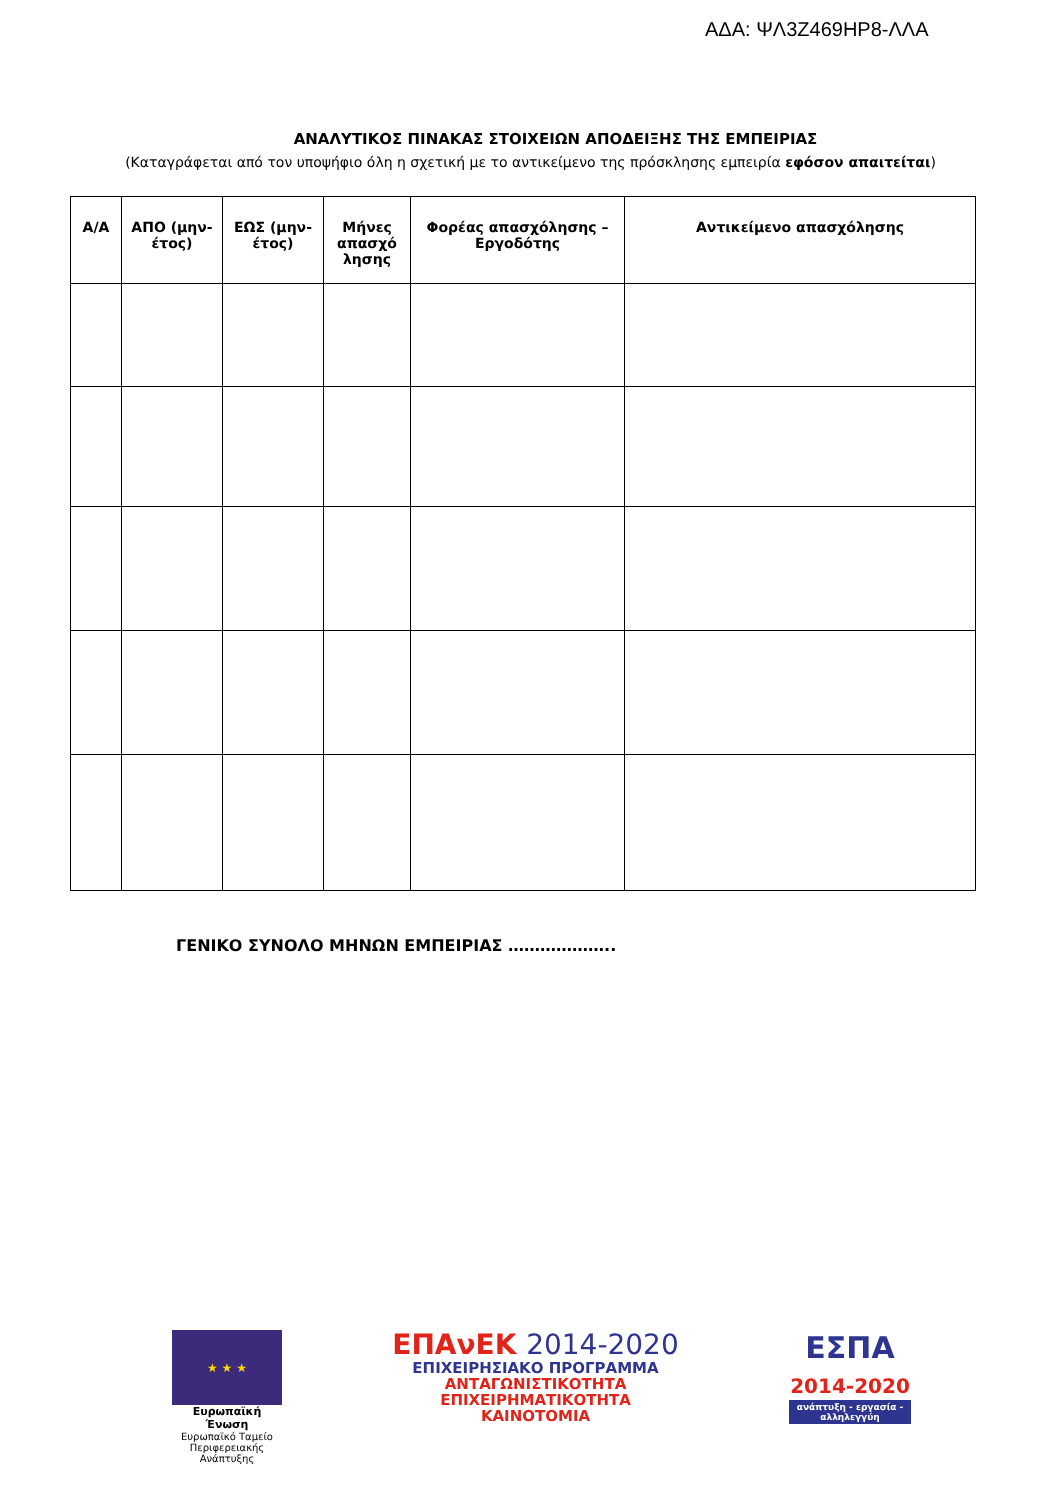ΑΔΑ: ΨΛ3Ζ469ΗΡ8-ΛΛΑ
ΑΝΑΛΥΤΙΚΟΣ ΠΙΝΑΚΑΣ ΣΤΟΙΧΕΙΩΝ ΑΠΟΔΕΙΞΗΣ ΤΗΣ ΕΜΠΕΙΡΙΑΣ
(Καταγράφεται από τον υποψήφιο όλη η σχετική με το αντικείμενο της πρόσκλησης εμπειρία εφόσον απαιτείται)
| Α/Α | ΑΠΟ (μην-έτος) | ΕΩΣ (μην-έτος) | Μήνες απασχό λησης | Φορέας απασχόλησης – Εργοδότης | Αντικείμενο απασχόλησης |
| --- | --- | --- | --- | --- | --- |
ΓΕΝΙΚΟ ΣΥΝΟΛΟ ΜΗΝΩΝ ΕΜΠΕΙΡΙΑΣ ………………..
★ ★ ★
Ευρωπαϊκή Ένωση
Ευρωπαϊκό Ταμείο
Περιφερειακής Ανάπτυξης
ΕΠΑνΕΚ 2014-2020
ΕΠΙΧΕΙΡΗΣΙΑΚΟ ΠΡΟΓΡΑΜΜΑ
ΑΝΤΑΓΩΝΙΣΤΙΚΟΤΗΤΑ
ΕΠΙΧΕΙΡΗΜΑΤΙΚΟΤΗΤΑ
ΚΑΙΝΟΤΟΜΙΑ
ΕΣΠΑ
2014-2020
ανάπτυξη - εργασία - αλληλεγγύη